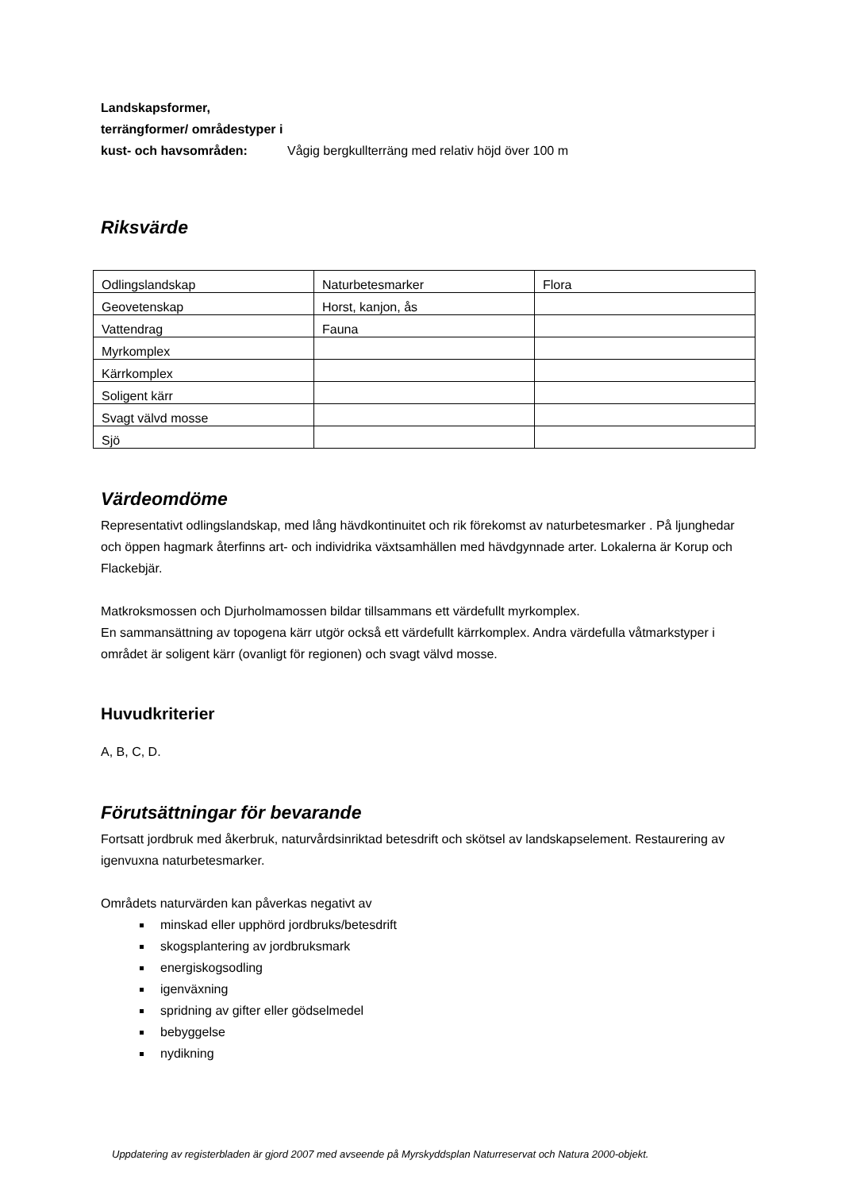Landskapsformer, terrängformer/ områdestyper i kust- och havsområden:
Vågig bergkullterräng med relativ höjd över 100 m
Riksvärde
| Odlingslandskap | Naturbetesmarker | Flora |
| Geovetenskap | Horst, kanjon, ås | |
| Vattendrag | Fauna | |
| Myrkomplex | | |
| Kärrkomplex | | |
| Soligent kärr | | |
| Svagt välvd mosse | | |
| Sjö | | |
Värdeomdöme
Representativt odlingslandskap, med lång hävdkontinuitet och rik förekomst av naturbetesmarker . På ljunghedar och öppen hagmark återfinns art- och individrika växtsamhällen med hävdgynnade arter. Lokalerna är Korup och Flackebjär.
Matkroksmossen och Djurholmamossen bildar tillsammans ett värdefullt myrkomplex.
En sammansättning av topogena kärr utgör också ett värdefullt kärrkomplex. Andra värdefulla våtmarkstyper i området är soligent kärr (ovanligt för regionen) och svagt välvd mosse.
Huvudkriterier
A, B, C, D.
Förutsättningar för bevarande
Fortsatt jordbruk med åkerbruk, naturvårdsinriktad betesdrift och skötsel av landskapselement. Restaurering av igenvuxna naturbetesmarker.
Områdets naturvärden kan påverkas negativt av
minskad eller upphörd jordbruks/betesdrift
skogsplantering av jordbruksmark
energiskogsodling
igenväxning
spridning av gifter eller gödselmedel
bebyggelse
nydikning
Uppdatering av registerbladen är gjord 2007 med avseende på Myrskyddsplan Naturreservat och Natura 2000-objekt.